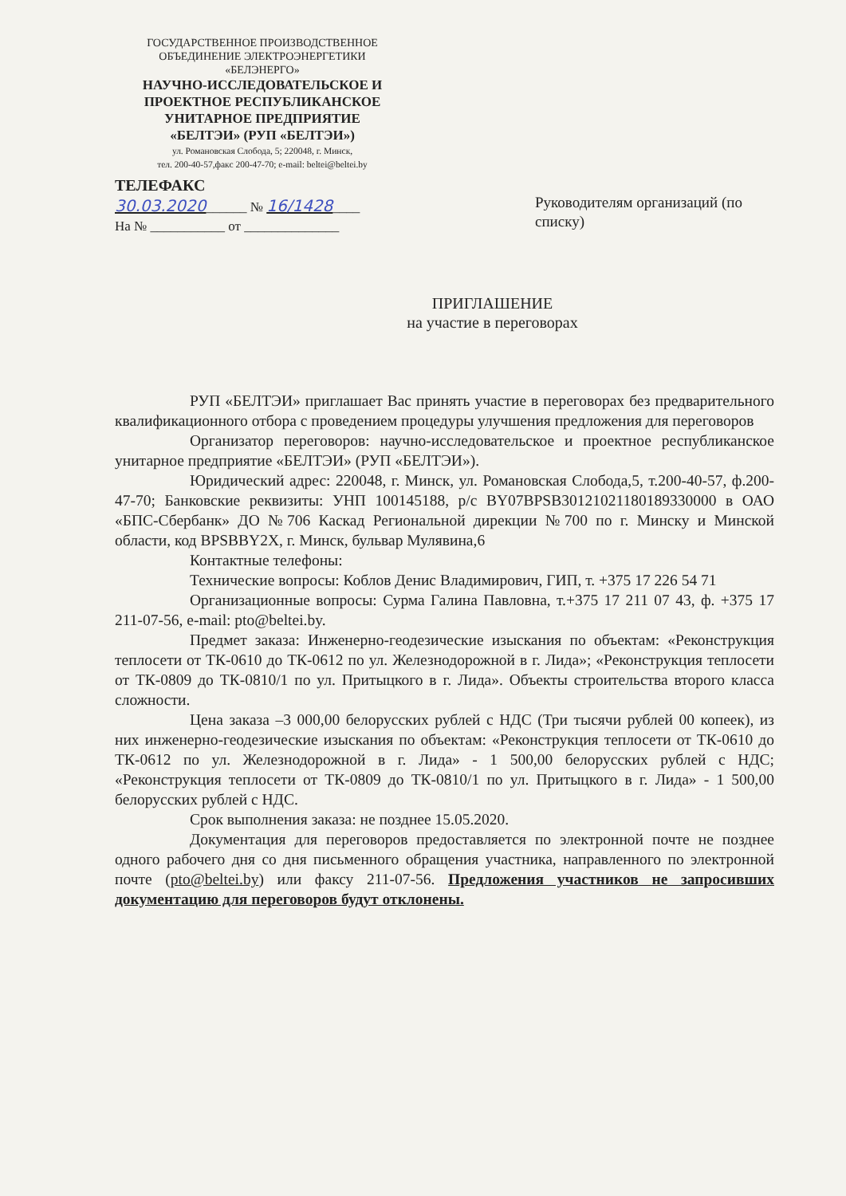ГОСУДАРСТВЕННОЕ ПРОИЗВОДСТВЕННОЕ
ОБЪЕДИНЕНИЕ ЭЛЕКТРОЭНЕРГЕТИКИ
«БЕЛЭНЕРГО»
НАУЧНО-ИССЛЕДОВАТЕЛЬСКОЕ И
ПРОЕКТНОЕ РЕСПУБЛИКАНСКОЕ
УНИТАРНОЕ ПРЕДПРИЯТИЕ
«БЕЛТЭИ» (РУП «БЕЛТЭИ»)
ул. Романовская Слобода, 5; 220048, г. Минск,
тел. 200-40-57,факс 200-47-70; e-mail: beltei@beltei.by
ТЕЛЕФАКС
30.03.2020______ № 16/1428____
На № ___________ от ______________
Руководителям организаций (по списку)
ПРИГЛАШЕНИЕ
на участие в переговорах
РУП «БЕЛТЭИ» приглашает Вас принять участие в переговорах без предварительного квалификационного отбора с проведением процедуры улучшения предложения для переговоров
Организатор переговоров: научно-исследовательское и проектное республиканское унитарное предприятие «БЕЛТЭИ» (РУП «БЕЛТЭИ»).
Юридический адрес: 220048, г. Минск, ул. Романовская Слобода,5, т.200-40-57, ф.200-47-70; Банковские реквизиты: УНП 100145188, р/с BY07BPSB30121021180189330000 в ОАО «БПС-Сбербанк» ДО №706 Каскад Региональной дирекции №700 по г. Минску и Минской области, код BPSBBY2X, г. Минск, бульвар Мулявина,6
Контактные телефоны:
Технические вопросы: Коблов Денис Владимирович, ГИП, т. +375 17 226 54 71
Организационные вопросы: Сурма Галина Павловна, т.+375 17 211 07 43, ф. +375 17 211-07-56, e-mail: pto@beltei.by.
Предмет заказа: Инженерно-геодезические изыскания по объектам: «Реконструкция теплосети от ТК-0610 до ТК-0612 по ул. Железнодорожной в г. Лида»; «Реконструкция теплосети от ТК-0809 до ТК-0810/1 по ул. Притыцкого в г. Лида». Объекты строительства второго класса сложности.
Цена заказа –3 000,00 белорусских рублей с НДС (Три тысячи рублей 00 копеек), из них инженерно-геодезические изыскания по объектам: «Реконструкция теплосети от ТК-0610 до ТК-0612 по ул. Железнодорожной в г. Лида» - 1 500,00 белорусских рублей с НДС; «Реконструкция теплосети от ТК-0809 до ТК-0810/1 по ул. Притыцкого в г. Лида» - 1 500,00 белорусских рублей с НДС.
Срок выполнения заказа: не позднее 15.05.2020.
Документация для переговоров предоставляется по электронной почте не позднее одного рабочего дня со дня письменного обращения участника, направленного по электронной почте (pto@beltei.by) или факсу 211-07-56. Предложения участников не запросивших документацию для переговоров будут отклонены.